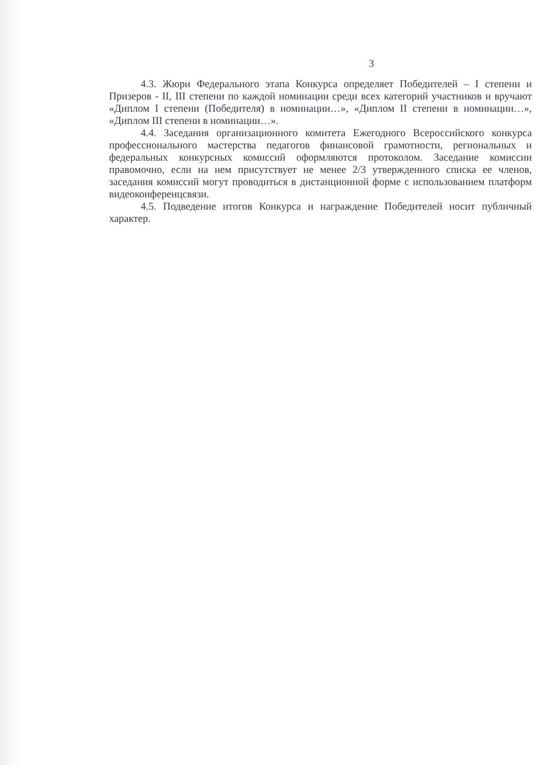3
4.3. Жюри Федерального этапа Конкурса определяет Победителей – I степени и Призеров - II, III степени по каждой номинации среди всех категорий участников и вручают «Диплом I степени (Победителя) в номинации…», «Диплом II степени в номинации…», «Диплом III степени в номинации…».
4.4. Заседания организационного комитета Ежегодного Всероссийского конкурса профессионального мастерства педагогов финансовой грамотности, региональных и федеральных конкурсных комиссий оформляются протоколом. Заседание комиссии правомочно, если на нем присутствует не менее 2/3 утвержденного списка ее членов, заседания комиссий могут проводиться в дистанционной форме с использованием платформ видеоконференцсвязи.
4.5. Подведение итогов Конкурса и награждение Победителей носит публичный характер.